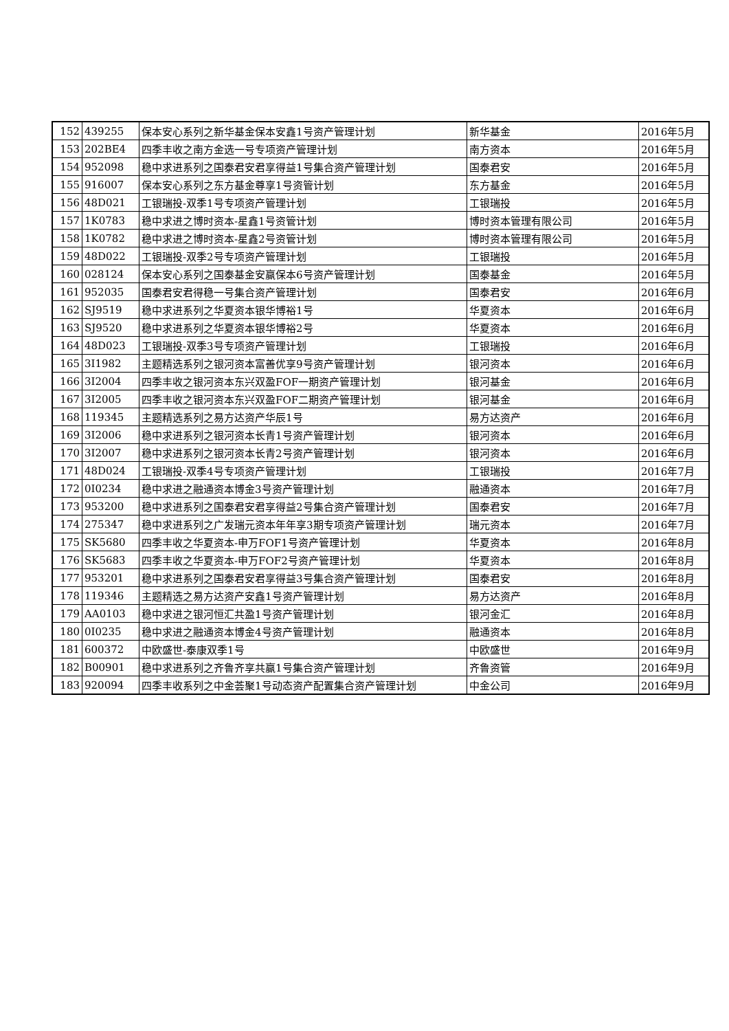| 152 | 439255 | 保本安心系列之新华基金保本安鑫1号资产管理计划 | 新华基金 | 2016年5月 |
| 153 | 202BE4 | 四季丰收之南方金选一号专项资产管理计划 | 南方资本 | 2016年5月 |
| 154 | 952098 | 稳中求进系列之国泰君安君享得益1号集合资产管理计划 | 国泰君安 | 2016年5月 |
| 155 | 916007 | 保本安心系列之东方基金尊享1号资管计划 | 东方基金 | 2016年5月 |
| 156 | 48D021 | 工银瑞投-双季1号专项资产管理计划 | 工银瑞投 | 2016年5月 |
| 157 | 1K0783 | 稳中求进之博时资本-星鑫1号资管计划 | 博时资本管理有限公司 | 2016年5月 |
| 158 | 1K0782 | 稳中求进之博时资本-星鑫2号资管计划 | 博时资本管理有限公司 | 2016年5月 |
| 159 | 48D022 | 工银瑞投-双季2号专项资产管理计划 | 工银瑞投 | 2016年5月 |
| 160 | 028124 | 保本安心系列之国泰基金安赢保本6号资产管理计划 | 国泰基金 | 2016年5月 |
| 161 | 952035 | 国泰君安君得稳一号集合资产管理计划 | 国泰君安 | 2016年6月 |
| 162 | SJ9519 | 稳中求进系列之华夏资本银华博裕1号 | 华夏资本 | 2016年6月 |
| 163 | SJ9520 | 稳中求进系列之华夏资本银华博裕2号 | 华夏资本 | 2016年6月 |
| 164 | 48D023 | 工银瑞投-双季3号专项资产管理计划 | 工银瑞投 | 2016年6月 |
| 165 | 3I1982 | 主题精选系列之银河资本富善优享9号资产管理计划 | 银河资本 | 2016年6月 |
| 166 | 3I2004 | 四季丰收之银河资本东兴双盈FOF一期资产管理计划 | 银河基金 | 2016年6月 |
| 167 | 3I2005 | 四季丰收之银河资本东兴双盈FOF二期资产管理计划 | 银河基金 | 2016年6月 |
| 168 | 119345 | 主题精选系列之易方达资产华辰1号 | 易方达资产 | 2016年6月 |
| 169 | 3I2006 | 稳中求进系列之银河资本长青1号资产管理计划 | 银河资本 | 2016年6月 |
| 170 | 3I2007 | 稳中求进系列之银河资本长青2号资产管理计划 | 银河资本 | 2016年6月 |
| 171 | 48D024 | 工银瑞投-双季4号专项资产管理计划 | 工银瑞投 | 2016年7月 |
| 172 | 0I0234 | 稳中求进之融通资本博金3号资产管理计划 | 融通资本 | 2016年7月 |
| 173 | 953200 | 稳中求进系列之国泰君安君享得益2号集合资产管理计划 | 国泰君安 | 2016年7月 |
| 174 | 275347 | 稳中求进系列之广发瑞元资本年年享3期专项资产管理计划 | 瑞元资本 | 2016年7月 |
| 175 | SK5680 | 四季丰收之华夏资本-申万FOF1号资产管理计划 | 华夏资本 | 2016年8月 |
| 176 | SK5683 | 四季丰收之华夏资本-申万FOF2号资产管理计划 | 华夏资本 | 2016年8月 |
| 177 | 953201 | 稳中求进系列之国泰君安君享得益3号集合资产管理计划 | 国泰君安 | 2016年8月 |
| 178 | 119346 | 主题精选之易方达资产安鑫1号资产管理计划 | 易方达资产 | 2016年8月 |
| 179 | AA0103 | 稳中求进之银河恒汇共盈1号资产管理计划 | 银河金汇 | 2016年8月 |
| 180 | 0I0235 | 稳中求进之融通资本博金4号资产管理计划 | 融通资本 | 2016年8月 |
| 181 | 600372 | 中欧盛世-泰康双季1号 | 中欧盛世 | 2016年9月 |
| 182 | B00901 | 稳中求进系列之齐鲁齐享共赢1号集合资产管理计划 | 齐鲁资管 | 2016年9月 |
| 183 | 920094 | 四季丰收系列之中金荟聚1号动态资产配置集合资产管理计划 | 中金公司 | 2016年9月 |